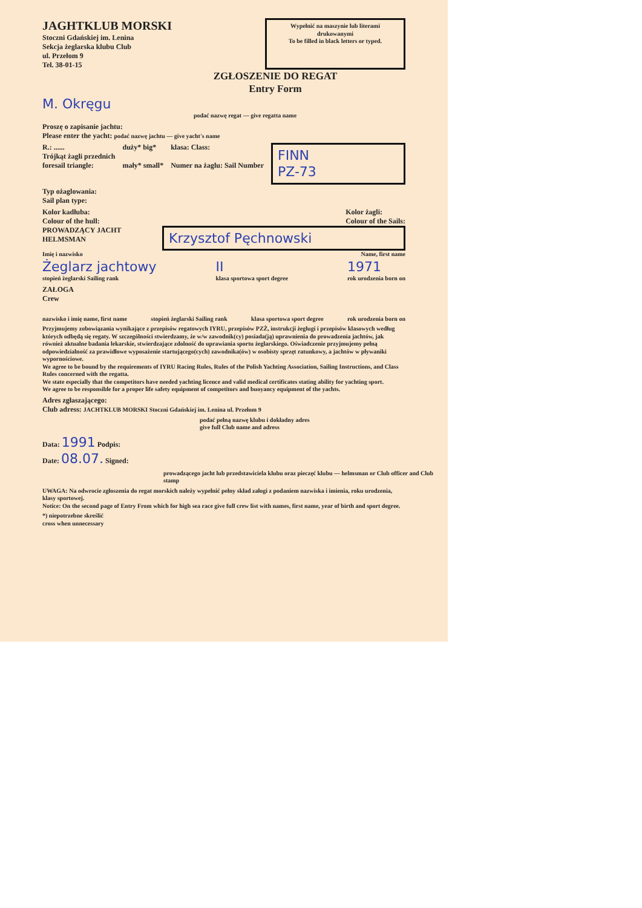JAGHTKLUB MORSKI
Stoczni Gdańskiej im. Lenina
Sekcja żeglarska klubu Club
ul. Przełom 9
Tel. 38-01-15
Wypełnić na maszynie lub literami drukowanymi
To be filled in black letters or typed.
ZGŁOSZENIE DO REGAT
Entry Form
M. Okręgu
podać nazwę regat — give regatta name
Proszę o zapisanie jachtu:
Please enter the yacht: podać nazwę jachtu — give yacht's name
R.: ......
Trójkąt żagli przednich
foresail triangle:
duży* big*
mały* small*
klasa: Class:
Numer na żaglu: Sail Number
FINN
PZ-73
Typ ożaglowania:
Sail plan type:
Kolor kadłuba:
Colour of the hull:
Kolor żagli:
Colour of the Sails:
PROWADZĄCY JACHT
HELMSMAN
Krzysztof Pęchnowski
Imię i nazwisko Name, first name
Żeglarz jachtowy
stopień żeglarski Sailing rank
II
klasa sportowa sport degree
1971
rok urodzenia born on
ZAŁOGA
Crew
nazwisko i imię name, first name stopień żeglarski Sailing rank klasa sportowa sport degree rok urodzenia born on
Przyjmujemy zobowiązania wynikające z przepisów regatowych IYRU, przepisów PZŻ, instrukcji żeglugi i przepisów klasowych według których odbędą się regaty. W szczególności stwierdzamy, że w/w zawodnik(cy) posiada(ją) uprawnienia do prowadzenia jachtów, jak również aktualne badania lekarskie, stwierdzające zdolność do uprawiania sportu żeglarskiego. Oświadczenie przyjmujemy pełną odpowiedzialność za prawidłowe wyposażenie startującego(cych) zawodnika(ów) w osobisty sprzęt ratunkowy, a jachtów w pływaniki wypornościowe.
We agree to be bound by the requirements of IYRU Racing Rules, Rules of the Polish Yachting Association, Sailing Instructions, and Class Rules concerned with the regatta.
We state especially that the competitors have needed yachting licence and valid medical certificates stating ability for yachting sport.
We agree to be responsible for a proper life safety equipment of competitors and buoyancy equipment of the yachts.
Adres zgłaszającego:
Club adress: JACHTKLUB MORSKI Stoczni Gdańskiej im. Lenina ul. Przełom 9
podać pełną nazwę klubu i dokładny adres
give full Club name and adress
Data: 1991 Podpis:
Date: 08.07. Signed:
prowadzącego jacht lub przedstawiciela klubu oraz pieczęć klubu — helmsman or Club officer and Club stamp
UWAGA: Na odwrocie zgłoszenia do regat morskich należy wypełnić pełny skład załogi z podaniem nazwiska i imienia, roku urodzenia, klasy sportowej.
Notice: On the second page of Entry From which for high sea race give full crew list with names, first name, year of birth and sport degree.
*) niepotrzebne skreślić
cross when unnecessary